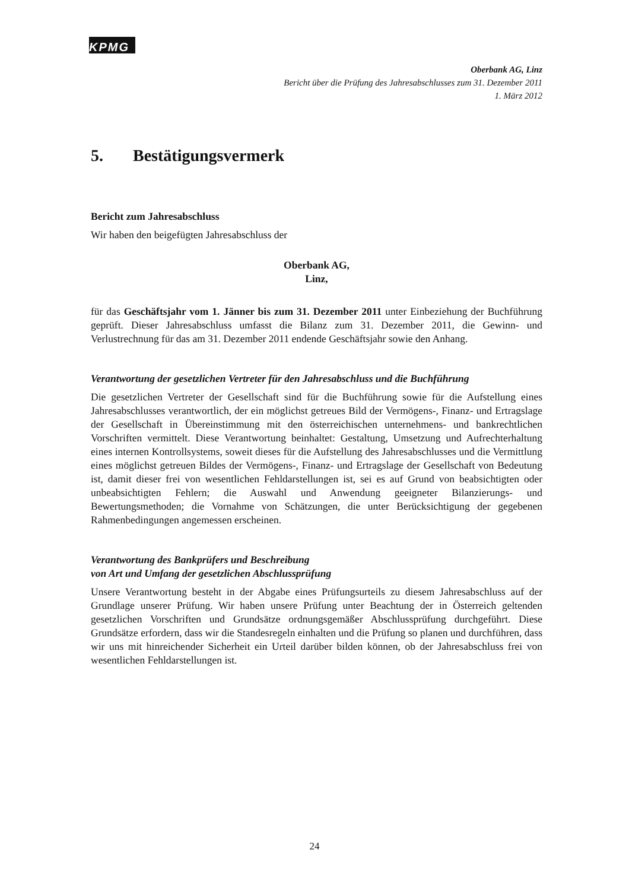KPMG
Oberbank AG, Linz
Bericht über die Prüfung des Jahresabschlusses zum 31. Dezember 2011
1. März 2012
5. Bestätigungsvermerk
Bericht zum Jahresabschluss
Wir haben den beigefügten Jahresabschluss der
Oberbank AG,
Linz,
für das Geschäftsjahr vom 1. Jänner bis zum 31. Dezember 2011 unter Einbeziehung der Buchführung geprüft. Dieser Jahresabschluss umfasst die Bilanz zum 31. Dezember 2011, die Gewinn- und Verlustrechnung für das am 31. Dezember 2011 endende Geschäftsjahr sowie den Anhang.
Verantwortung der gesetzlichen Vertreter für den Jahresabschluss und die Buchführung
Die gesetzlichen Vertreter der Gesellschaft sind für die Buchführung sowie für die Aufstellung eines Jahresabschlusses verantwortlich, der ein möglichst getreues Bild der Vermögens-, Finanz- und Ertragslage der Gesellschaft in Übereinstimmung mit den österreichischen unternehmens- und bankrechtlichen Vorschriften vermittelt. Diese Verantwortung beinhaltet: Gestaltung, Umsetzung und Aufrechterhaltung eines internen Kontrollsystems, soweit dieses für die Aufstellung des Jahresabschlusses und die Vermittlung eines möglichst getreuen Bildes der Vermögens-, Finanz- und Ertragslage der Gesellschaft von Bedeutung ist, damit dieser frei von wesentlichen Fehldarstellungen ist, sei es auf Grund von beabsichtigten oder unbeabsichtigten Fehlern; die Auswahl und Anwendung geeigneter Bilanzierungs- und Bewertungsmethoden; die Vornahme von Schätzungen, die unter Berücksichtigung der gegebenen Rahmenbedingungen angemessen erscheinen.
Verantwortung des Bankprüfers und Beschreibung
von Art und Umfang der gesetzlichen Abschlussprüfung
Unsere Verantwortung besteht in der Abgabe eines Prüfungsurteils zu diesem Jahresabschluss auf der Grundlage unserer Prüfung. Wir haben unsere Prüfung unter Beachtung der in Österreich geltenden gesetzlichen Vorschriften und Grundsätze ordnungsgemäßer Abschlussprüfung durchgeführt. Diese Grundsätze erfordern, dass wir die Standesregeln einhalten und die Prüfung so planen und durchführen, dass wir uns mit hinreichender Sicherheit ein Urteil darüber bilden können, ob der Jahresabschluss frei von wesentlichen Fehldarstellungen ist.
24